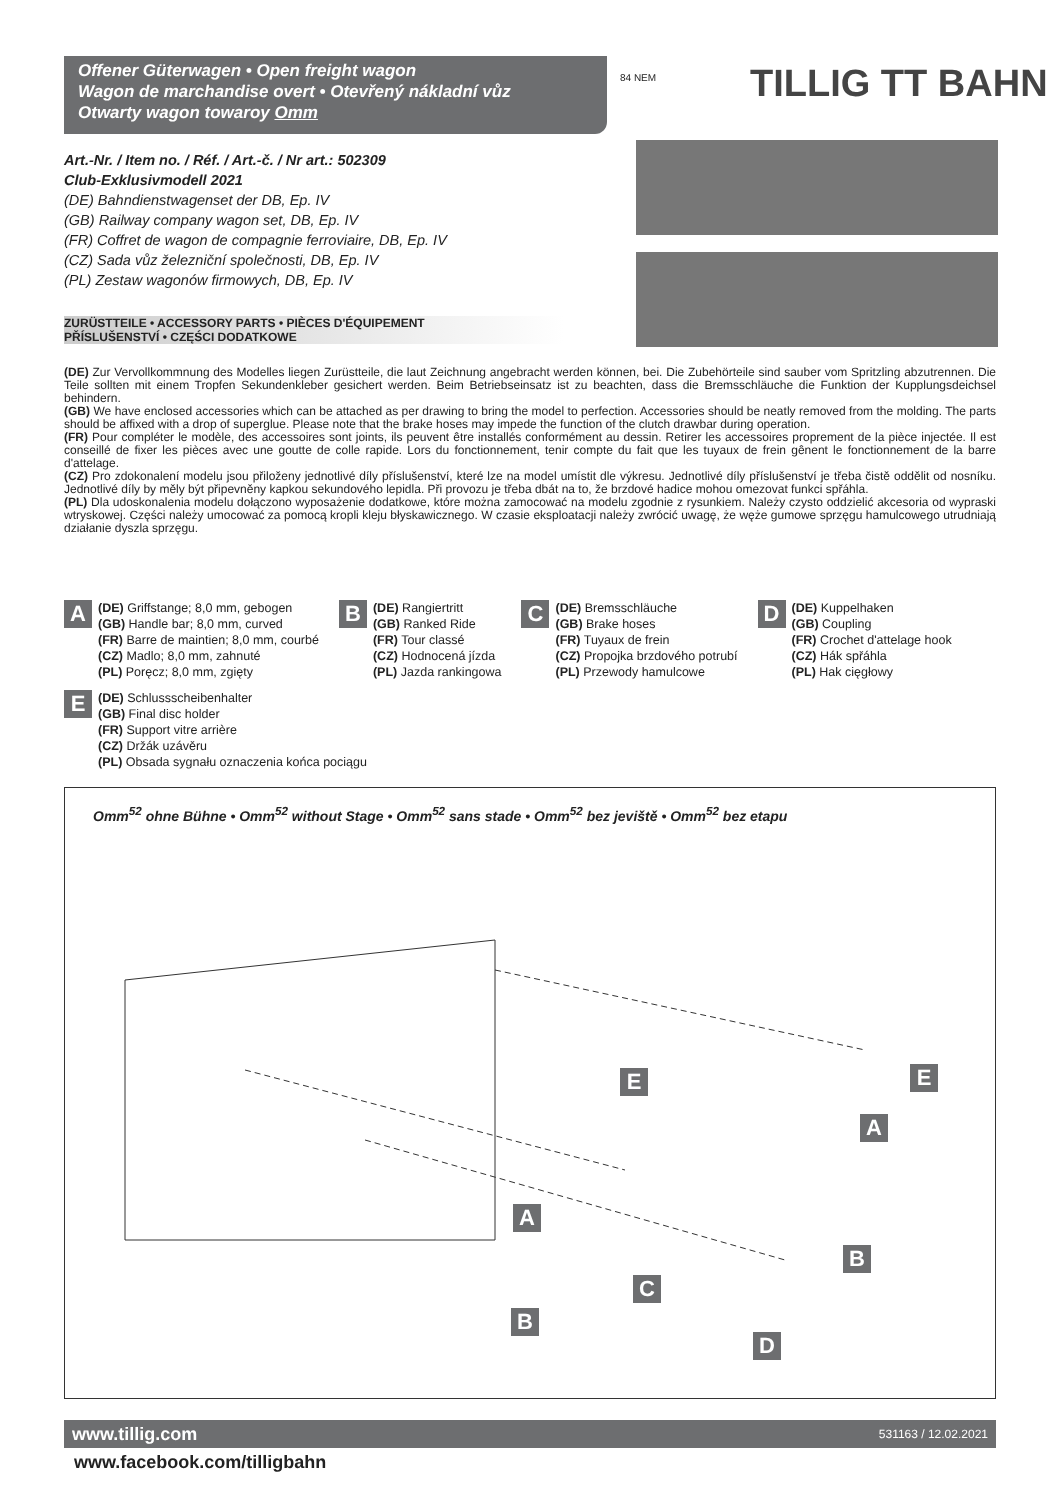Offener Güterwagen • Open freight wagon
Wagon de marchandise overt • Otevřený nákladní vůz
Otwarty wagon towaroy Omm
84 NEM TILLIG TT BAHN
Art.-Nr. / Item no. / Réf. / Art.-č. / Nr art.: 502309
Club-Exklusivmodell 2021
(DE) Bahndienstwagenset der DB, Ep. IV
(GB) Railway company wagon set, DB, Ep. IV
(FR) Coffret de wagon de compagnie ferroviaire, DB, Ep. IV
(CZ) Sada vůz železniční společnosti, DB, Ep. IV
(PL) Zestaw wagonów firmowych, DB, Ep. IV
ZURÜSTTEILE • ACCESSORY PARTS • PIÈCES D'ÉQUIPEMENT
PŘÍSLUŠENSTVÍ • CZĘŚCI DODATKOWE
(DE) Zur Vervollkommnung des Modelles liegen Zurüstteile, die laut Zeichnung angebracht werden können, bei. Die Zubehörteile sind sauber vom Spritzling abzutrennen. Die Teile sollten mit einem Tropfen Sekundenkleber gesichert werden. Beim Betriebseinsatz ist zu beachten, dass die Bremsschläuche die Funktion der Kupplungsdeichsel behindern.
(GB) We have enclosed accessories which can be attached as per drawing to bring the model to perfection. Accessories should be neatly removed from the molding. The parts should be affixed with a drop of superglue. Please note that the brake hoses may impede the function of the clutch drawbar during operation.
(FR) Pour compléter le modèle, des accessoires sont joints, ils peuvent être installés conformément au dessin. Retirer les accessoires proprement de la pièce injectée. Il est conseillé de fixer les pièces avec une goutte de colle rapide. Lors du fonctionnement, tenir compte du fait que les tuyaux de frein gênent le fonctionnement de la barre d'attelage.
(CZ) Pro zdokonalení modelu jsou přiloženy jednotlivé díly příslušenství, které lze na model umístit dle výkresu. Jednotlivé díly příslušenství je třeba čistě oddělit od nosníku. Jednotlivé díly by měly být připevněny kapkou sekundového lepidla. Při provozu je třeba dbát na to, že brzdové hadice mohou omezovat funkci spřáhla.
(PL) Dla udoskonalenia modelu dołączono wyposażenie dodatkowe, które można zamocować na modelu zgodnie z rysunkiem. Należy czysto oddzielić akcesoria od wypraski wtryskowej. Części należy umocować za pomocą kropli kleju błyskawicznego. W czasie eksploatacji należy zwrócić uwagę, że węże gumowe sprzęgu hamulcowego utrudniają działanie dyszla sprzęgu.
A
(DE) Griffstange; 8,0 mm, gebogen
(GB) Handle bar; 8,0 mm, curved
(FR) Barre de maintien; 8,0 mm, courbé
(CZ) Madlo; 8,0 mm, zahnuté
(PL) Poręcz; 8,0 mm, zgięty
B
(DE) Rangiertritt
(GB) Ranked Ride
(FR) Tour classé
(CZ) Hodnocená jízda
(PL) Jazda rankingowa
C
(DE) Bremsschläuche
(GB) Brake hoses
(FR) Tuyaux de frein
(CZ) Propojka brzdového potrubí
(PL) Przewody hamulcowe
D
(DE) Kuppelhaken
(GB) Coupling
(FR) Crochet d'attelage hook
(CZ) Hák spřáhla
(PL) Hak cięgłowy
E
(DE) Schlussscheibenhalter
(GB) Final disc holder
(FR) Support vitre arrière
(CZ) Držák uzávěru
(PL) Obsada sygnału oznaczenia końca pociągu
Omm<sup>52</sup> ohne Bühne • Omm<sup>52</sup> without Stage • Omm<sup>52</sup> sans stade • Omm<sup>52</sup> bez jeviště • Omm<sup>52</sup> bez etapu
E E
A
A
B
C
B
D
www.tillig.com 531163 / 12.02.2021
www.facebook.com/tilligbahn